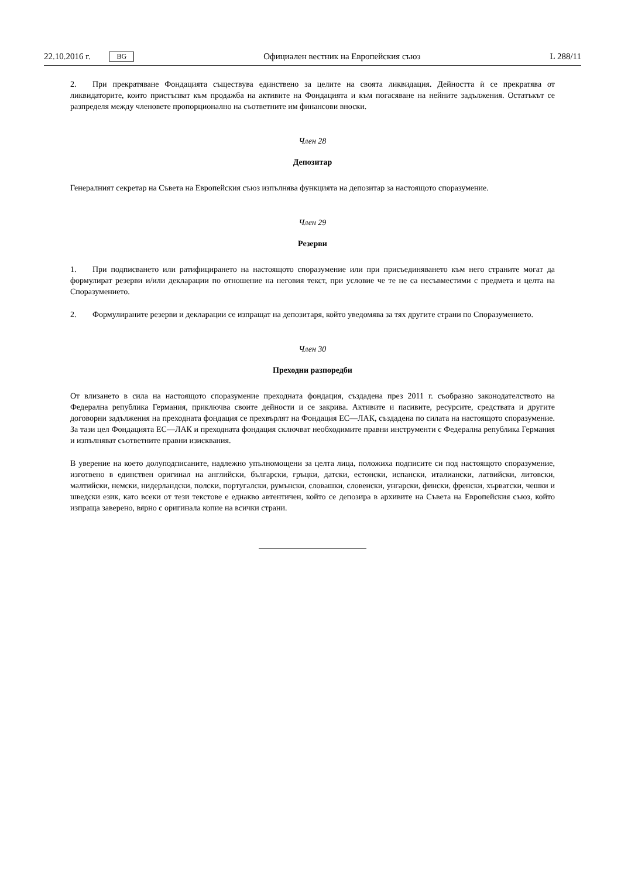22.10.2016 г. BG Официален вестник на Европейския съюз L 288/11
2. При прекратяване Фондацията съществува единствено за целите на своята ликвидация. Дейността ѝ се прекратява от ликвидаторите, които пристъпват към продажба на активите на Фондацията и към погасяване на нейните задължения. Остатъкът се разпределя между членовете пропорционално на съответните им финансови вноски.
Член 28
Депозитар
Генералният секретар на Съвета на Европейския съюз изпълнява функцията на депозитар за настоящото споразумение.
Член 29
Резерви
1. При подписването или ратифицирането на настоящото споразумение или при присъединяването към него страните могат да формулират резерви и/или декларации по отношение на неговия текст, при условие че те не са несъвместими с предмета и целта на Споразумението.
2. Формулираните резерви и декларации се изпращат на депозитаря, който уведомява за тях другите страни по Споразумението.
Член 30
Преходни разпоредби
От влизането в сила на настоящото споразумение преходната фондация, създадена през 2011 г. съобразно законодателството на Федерална република Германия, приключва своите дейности и се закрива. Активите и пасивите, ресурсите, средствата и другите договорни задължения на преходната фондация се прехвърлят на Фондация ЕС—ЛАК, създадена по силата на настоящото споразумение. За тази цел Фондацията ЕС—ЛАК и преходната фондация сключват необходимите правни инструменти с Федерална република Германия и изпълняват съответните правни изисквания.
В уверение на което долуподписаните, надлежно упълномощени за целта лица, положиха подписите си под настоящото споразумение, изготвено в единствен оригинал на английски, български, гръцки, датски, естонски, испански, италиански, латвийски, литовски, малтийски, немски, нидерландски, полски, португалски, румънски, словашки, словенски, унгарски, фински, френски, хърватски, чешки и шведски език, като всеки от тези текстове е еднакво автентичен, който се депозира в архивите на Съвета на Европейския съюз, който изпраща заверено, вярно с оригинала копие на всички страни.